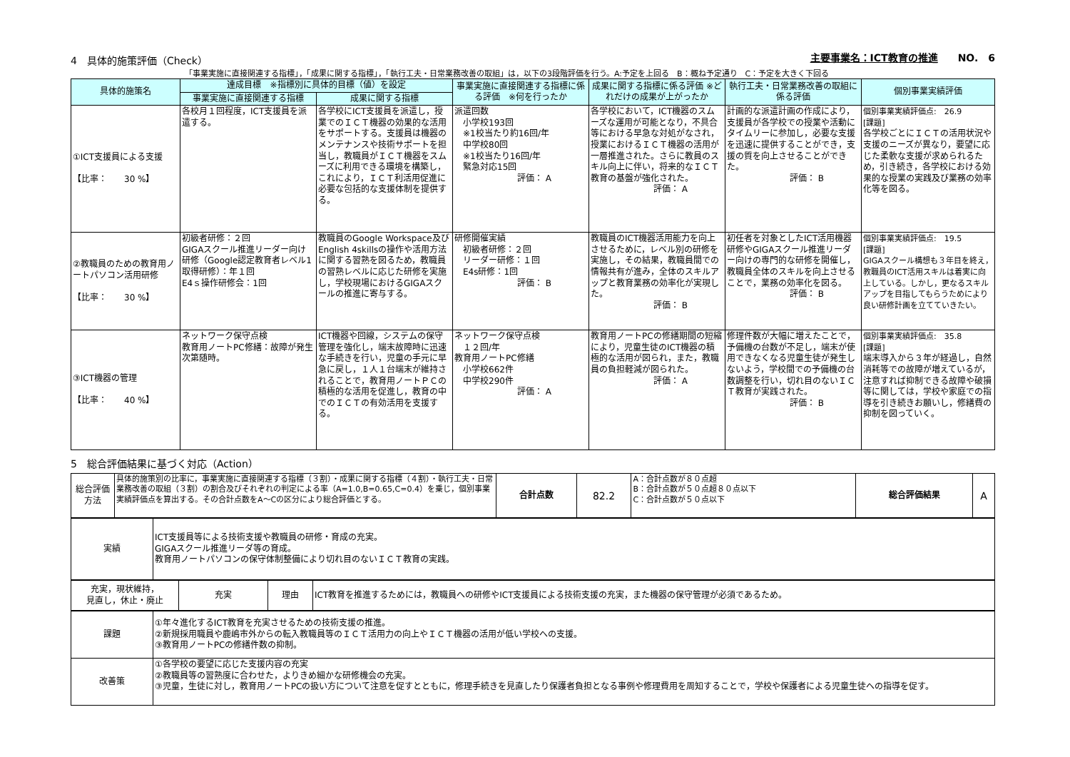4　具体的施策評価（Check） 主要事業名：ICT教育の推進　　NO.　6
「事業実施に直接関連する指標」，「成果に関する指標」，「執行工夫・日常業務改善の取組」は，以下の3段階評価を行う。A:予定を上回る　B：概ね予定通り　C：予定を大きく下回る
| 具体的施策名 | 達成目標 ※指標別に具体的目標（値）を設定 | | 事業実施に直接関連する指標に係る評価 ※何を行ったか | 成果に関する指標に係る評価 ※どれだけの成果が上がったか | 執行工夫・日常業務改善の取組に係る評価 | 個別事業実績評価 |
| --- | --- | --- | --- | --- | --- | --- |
| | 事業実施に直接関連する指標 | 成果に関する指標 | | | | |
| ①ICT支援員による支援 【比率： 30 %】 | 各校月１回程度，ICT支援員を派遣する。 | 各学校にICT支援員を派遣し，授業でのＩＣＴ機器の効果的な活用をサポートする。支援員は機器のメンテナンスや技術サポートを担当し，教職員がＩＣＴ機器をスムーズに利用できる環境を構築し，これにより，ＩＣＴ利活用促進に必要な包括的な支援体制を提供する。 | 派遣回数 小学校193回 ※1校当たり約16回/年 中学校80回 ※1校当たり16回/年 緊急対応15回 評価： A | 各学校において，ICT機器のスムーズな運用が可能となり，不具合等における早急な対処がなされ，授業におけるＩＣＴ機器の活用が一層推進された。さらに教員のスキル向上に伴い，将来的なＩＣＴ教育の基盤が強化された。 評価： A | 計画的な派遣計画の作成により，支援員が各学校での授業や活動にタイムリーに参加し，必要な支援を迅速に提供することができ，支援の質を向上させることができた。 評価： B | 個別事業実績評価点: 26.9 [課題] 各学校ごとにＩＣＴの活用状況や支援のニーズが異なり，要望に応じた柔軟な支援が求められるため，引き続き，各学校における効果的な授業の実践及び業務の効率化等を図る。 |
| ②教職員のための教育用ノートパソコン活用研修 【比率： 30 %】 | 初級者研修：２回 GIGAスクール推進リーダー向け研修（Google認定教育者レベル1取得研修）：年１回 E4ｓ操作研修会：1回 | 教職員のGoogle Workspace及びEnglish 4skillsの操作や活用方法に関する習熟を図るため，教職員の習熟レベルに応じた研修を実施し，学校現場におけるGIGAスクールの推進に寄与する。 | 研修開催実績 初級者研修：２回 リーダー研修：１回 E4s研修：1回 評価： B | 教職員のICT機器活用能力を向上させるために，レベル別の研修を実施し，その結果，教職員間での情報共有が進み，全体のスキルアップと教育業務の効率化が実現した。 評価： B | 初任者を対象としたICT活用機器研修やGIGAスクール推進リーダー向けの専門的な研修を開催し，教職員全体のスキルを向上させることで，業務の効率化を図る。 評価： B | 個別事業実績評価点: 19.5 [課題] GIGAスクール構想も３年目を終え，教職員のICT活用スキルは着実に向上している。しかし，更なるスキルアップを目指してもらうためにより良い研修計画を立てていきたい。 |
| ③ICT機器の管理 【比率： 40 %】 | ネットワーク保守点検 教育用ノートPC修繕：故障が発生次第随時。 | ICT機器や回線，システムの保守管理を強化し，端末故障時に迅速な手続きを行い，児童の手元に早急に戻し，１人１台端末が維持されることで，教育用ノートＰＣの積極的な活用を促進し，教育の中でのＩＣＴの有効活用を支援する。 | ネットワーク保守点検 １２回/年 教育用ノートPC修繕 小学校662件 中学校290件 評価： A | 教育用ノートPCの修繕期間の短縮により，児童生徒のICT機器の積極的な活用が図られ，また，教職員の負担軽減が図られた。 評価： A | 修理件数が大幅に増えたことで，予備機の台数が不足し，端末が使用できなくなる児童生徒が発生しないよう，学校間での予備機の台数調整を行い，切れ目のないＩＣＴ教育が実践された。 評価： B | 個別事業実績評価点: 35.8 [課題] 端末導入から３年が経過し，自然消耗等での故障が増えているが，注意すれば抑制できる故障や破損等に関しては，学校や家庭での指導を引き続きお願いし，修繕費の抑制を図っていく。 |
5　総合評価結果に基づく対応（Action）
| 総合評価方法 | 具体的施策別の比率に，事業実施に直接関連する指標（３割）・成果に関する指標（４割）・執行工夫・日常業務改善の取組（３割）の割合及びそれぞれの判定による率（A=1.0,B=0.65,C=0.4）を乗じ，個別事業実績評価点を算出する。その合計点数をA～Cの区分により総合評価とする。 | 合計点数 | 82.2 | A：合計点数が８０点超 B：合計点数が５０点超８０点以下 C：合計点数が５０点以下 | 総合評価結果 | A |
| 実績 | ICT支援員等による技術支援や教職員の研修・育成の充実。 GIGAスクール推進リーダ等の育成。 教育用ノートパソコンの保守体制整備により切れ目のないＩＣＴ教育の実践。 |
| 充実，現状維持， 見直し，休止・廃止 | 充実 | 理由 | ICT教育を推進するためには，教職員への研修やICT支援員による技術支援の充実，また機器の保守管理が必須であるため。 |
| 課題 | ①年々進化するICT教育を充実させるための技術支援の推進。 ②新規採用職員や鹿嶋市外からの転入教職員等のＩＣＴ活用力の向上やＩＣＴ機器の活用が低い学校への支援。 ③教育用ノートPCの修繕件数の抑制。 |
| 改善策 | ①各学校の要望に応じた支援内容の充実 ②教職員等の習熟度に合わせた，よりきめ細かな研修機会の充実。 ③児童，生徒に対し，教育用ノートPCの扱い方について注意を促すとともに，修理手続きを見直したり保護者負担となる事例や修理費用を周知することで，学校や保護者による児童生徒への指導を促す。 |